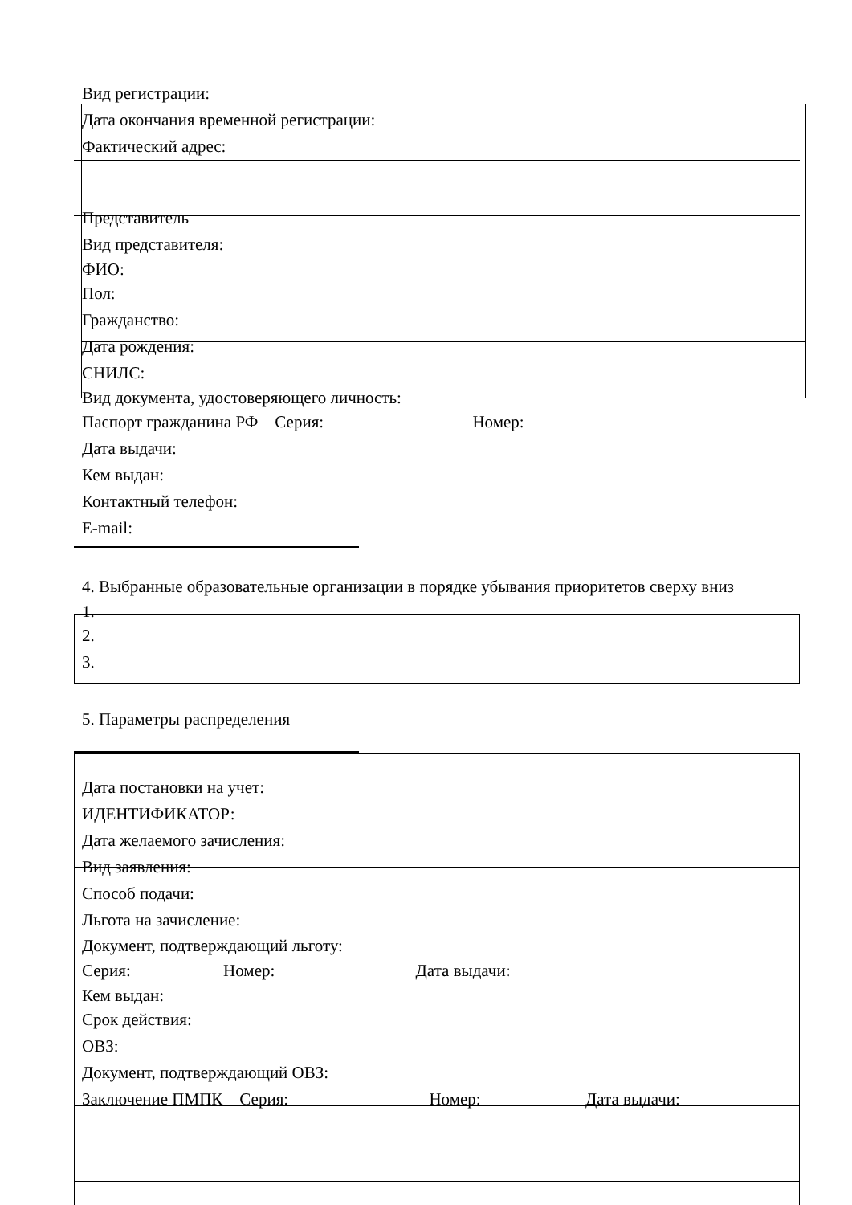Вид регистрации:
Дата окончания временной регистрации:
Фактический адрес:
Представитель
Вид представителя:
ФИО:
Пол:
Гражданство:
Дата рождения:
СНИЛС:
Вид документа, удостоверяющего личность:
Паспорт гражданина РФ Серия: Номер:
Дата выдачи:
Кем выдан:
Контактный телефон:
E-mail:
4. Выбранные образовательные организации в порядке убывания приоритетов сверху вниз
1.
2.
3.
5. Параметры распределения
Дата постановки на учет:
ИДЕНТИФИКАТОР:
Дата желаемого зачисления:
Вид заявления:
Способ подачи:
Льгота на зачисление:
Документ, подтверждающий льготу:
Серия: Номер: Дата выдачи:
Кем выдан:
Срок действия:
ОВЗ:
Документ, подтверждающий ОВЗ:
Заключение ПМПК Серия: Номер: Дата выдачи: